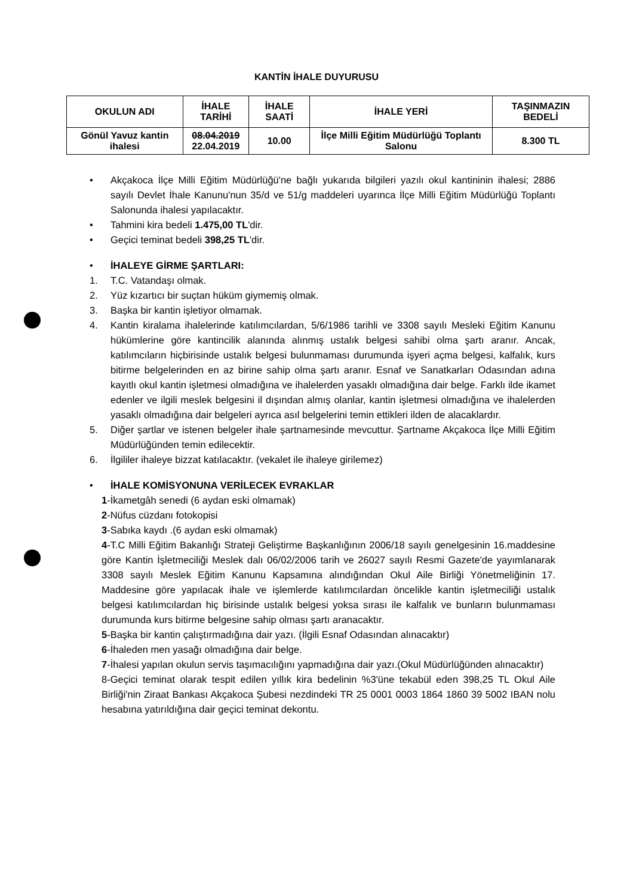KANTİN İHALE DUYURUSU
| OKULUN ADI | İHALE TARİHİ | İHALE SAATİ | İHALE YERİ | TAŞINMAZIN BEDELİ |
| --- | --- | --- | --- | --- |
| Gönül Yavuz kantin ihalesi | 08.04.2019 22.04.2019 | 10.00 | İlçe Milli Eğitim Müdürlüğü Toplantı Salonu | 8.300 TL |
• Akçakoca İlçe Milli Eğitim Müdürlüğü'ne bağlı yukarıda bilgileri yazılı okul kantininin ihalesi; 2886 sayılı Devlet İhale Kanunu'nun 35/d ve 51/g maddeleri uyarınca İlçe Milli Eğitim Müdürlüğü Toplantı Salonunda ihalesi yapılacaktır.
• Tahmini kira bedeli 1.475,00 TL'dir.
• Geçici teminat bedeli 398,25 TL'dir.
• İHALEYE GİRME ŞARTLARI:
1. T.C. Vatandaşı olmak.
2. Yüz kızartıcı bir suçtan hüküm giymemiş olmak.
3. Başka bir kantin işletiyor olmamak.
4. Kantin kiralama ihalelerinde katılımcılardan, 5/6/1986 tarihli ve 3308 sayılı Mesleki Eğitim Kanunu hükümlerine göre kantincilik alanında alınmış ustalık belgesi sahibi olma şartı aranır. Ancak, katılımcıların hiçbirisinde ustalık belgesi bulunmaması durumunda işyeri açma belgesi, kalfalık, kurs bitirme belgelerinden en az birine sahip olma şartı aranır. Esnaf ve Sanatkarları Odasından adına kayıtlı okul kantin işletmesi olmadığına ve ihalelerden yasaklı olmadığına dair belge. Farklı ilde ikamet edenler ve ilgili meslek belgesini il dışından almış olanlar, kantin işletmesi olmadığına ve ihalelerden yasaklı olmadığına dair belgeleri ayrıca asıl belgelerini temin ettikleri ilden de alacaklardır.
5. Diğer şartlar ve istenen belgeler ihale şartnamesinde mevcuttur. Şartname Akçakoca İlçe Milli Eğitim Müdürlüğünden temin edilecektir.
6. İlgililer ihaleye bizzat katılacaktır. (vekalet ile ihaleye girilemez)
• İHALE KOMİSYONUNA VERİLECEK EVRAKLAR
1-İkametgâh senedi (6 aydan eski olmamak)
2-Nüfus cüzdanı fotokopisi
3-Sabıka kaydı .(6 aydan eski olmamak)
4-T.C Milli Eğitim Bakanlığı Strateji Geliştirme Başkanlığının 2006/18 sayılı genelgesinin 16.maddesine göre Kantin İşletmeciliği Meslek dalı 06/02/2006 tarih ve 26027 sayılı Resmi Gazete'de yayımlanarak 3308 sayılı Meslek Eğitim Kanunu Kapsamına alındığından Okul Aile Birliği Yönetmeliğinin 17. Maddesine göre yapılacak ihale ve işlemlerde katılımcılardan öncelikle kantin işletmeciliği ustalık belgesi katılımcılardan hiç birisinde ustalık belgesi yoksa sırası ile kalfalık ve bunların bulunmaması durumunda kurs bitirme belgesine sahip olması şartı aranacaktır.
5-Başka bir kantin çalıştırmadığına dair yazı. (İlgili Esnaf Odasından alınacaktır)
6-İhaleden men yasağı olmadığına dair belge.
7-İhalesi yapılan okulun servis taşımacılığını yapmadığına dair yazı.(Okul Müdürlüğünden alınacaktır)
8-Geçici teminat olarak tespit edilen yıllık kira bedelinin %3'üne tekabül eden 398,25 TL Okul Aile Birliği'nin Ziraat Bankası Akçakoca Şubesi nezdindeki TR 25 0001 0003 1864 1860 39 5002 IBAN nolu hesabına yatırıldığına dair geçici teminat dekontu.